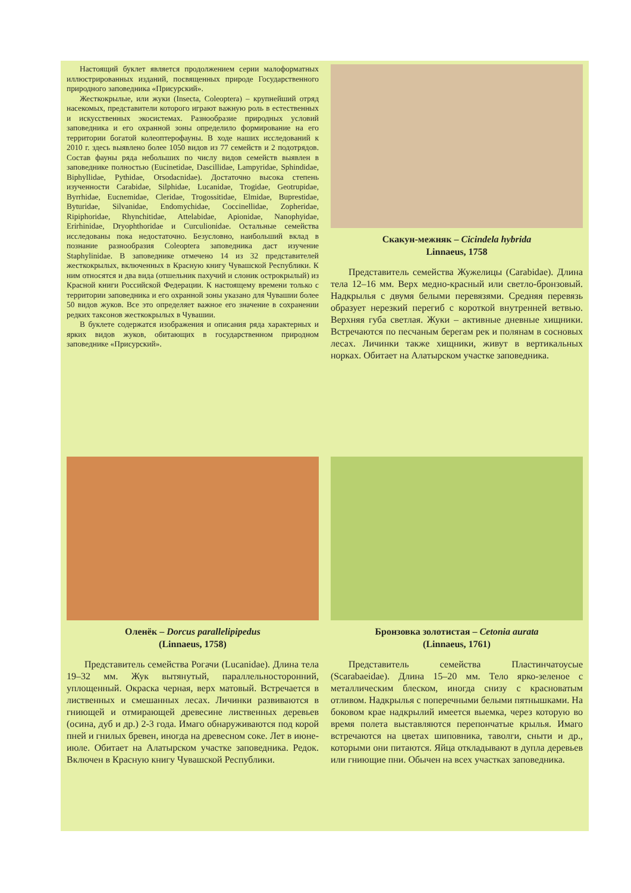Настоящий буклет является продолжением серии малоформатных иллюстрированных изданий, посвященных природе Государственного природного заповедника «Присурский».
Жесткокрылые, или жуки (Insecta, Coleoptera) – крупнейший отряд насекомых, представители которого играют важную роль в естественных и искусственных экосистемах. Разнообразие природных условий заповедника и его охранной зоны определило формирование на его территории богатой колеоптерофауны. В ходе наших исследований к 2010 г. здесь выявлено более 1050 видов из 77 семейств и 2 подотрядов. Состав фауны ряда небольших по числу видов семейств выявлен в заповеднике полностью (Eucinetidae, Dascillidae, Lampyridae, Sphindidae, Biphyllidae, Pythidae, Orsodacnidae). Достаточно высока степень изученности Carabidae, Silphidae, Lucanidae, Trogidae, Geotrupidae, Byrrhidae, Eucnemidae, Cleridae, Trogossitidae, Elmidae, Buprestidae, Byturidae, Silvanidae, Endomychidae, Coccinellidae, Zopheridae, Ripiphoridae, Rhynchitidae, Attelabidae, Apionidae, Nanophyidae, Erirhinidae, Dryophthoridae и Curculionidae. Остальные семейства исследованы пока недостаточно. Безусловно, наибольший вклад в познание разнообразия Coleoptera заповедника даст изучение Staphylinidae. В заповеднике отмечено 14 из 32 представителей жесткокрылых, включенных в Красную книгу Чувашской Республики. К ним относятся и два вида (отшельник пахучий и слоник острокрылый) из Красной книги Российской Федерации. К настоящему времени только с территории заповедника и его охранной зоны указано для Чувашии более 50 видов жуков. Все это определяет важное его значение в сохранении редких таксонов жесткокрылых в Чувашии.
В буклете содержатся изображения и описания ряда характерных и ярких видов жуков, обитающих в государственном природном заповеднике «Присурский».
Скакун-межняк – Cicindela hybrida
Linnaeus, 1758
Представитель семейства Жужелицы (Carabidae). Длина тела 12–16 мм. Верх медно-красный или светло-бронзовый. Надкрылья с двумя белыми перевязями. Средняя перевязь образует нерезкий перегиб с короткой внутренней ветвью. Верхняя губа светлая. Жуки – активные дневные хищники. Встречаются по песчаным берегам рек и полянам в сосновых лесах. Личинки также хищники, живут в вертикальных норках. Обитает на Алатырском участке заповедника.
Оленёк – Dorcus parallelipipedus
(Linnaeus, 1758)
Представитель семейства Рогачи (Lucanidae). Длина тела 19–32 мм. Жук вытянутый, параллельносторонний, уплощенный. Окраска черная, верх матовый. Встречается в лиственных и смешанных лесах. Личинки развиваются в гниющей и отмирающей древесине лиственных деревьев (осина, дуб и др.) 2-3 года. Имаго обнаруживаются под корой пней и гнилых бревен, иногда на древесном соке. Лет в июне-июле. Обитает на Алатырском участке заповедника. Редок. Включен в Красную книгу Чувашской Республики.
Бронзовка золотистая – Cetonia aurata
(Linnaeus, 1761)
Представитель семейства Пластинчатоусые (Scarabaeidae). Длина 15–20 мм. Тело ярко-зеленое с металлическим блеском, иногда снизу с красноватым отливом. Надкрылья с поперечными белыми пятнышками. На боковом крае надкрылий имеется выемка, через которую во время полета выставляются перепончатые крылья. Имаго встречаются на цветах шиповника, таволги, сныти и др., которыми они питаются. Яйца откладывают в дупла деревьев или гниющие пни. Обычен на всех участках заповедника.